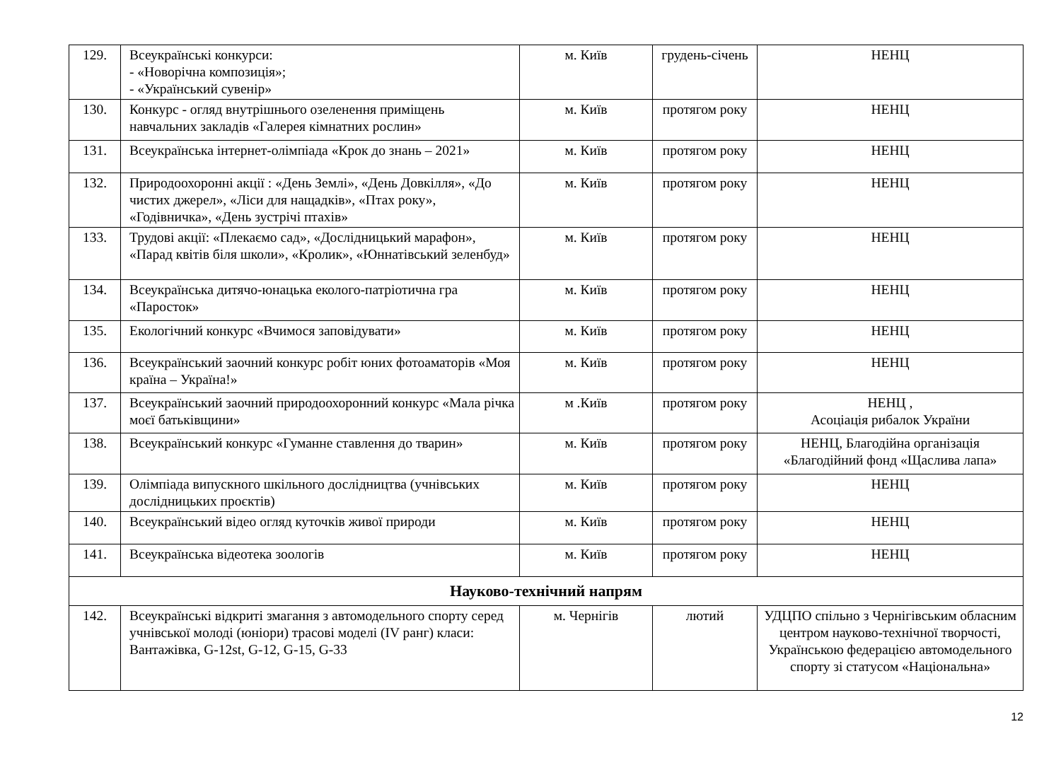| 129. | Всеукраїнські конкурси: - «Новорічна композиція»; - «Український сувенір» | м. Київ | грудень-січень | НЕНЦ |
| 130. | Конкурс - огляд внутрішнього озеленення приміщень навчальних закладів «Галерея кімнатних рослин» | м. Київ | протягом року | НЕНЦ |
| 131. | Всеукраїнська інтернет-олімпіада «Крок до знань – 2021» | м. Київ | протягом року | НЕНЦ |
| 132. | Природоохоронні акції : «День Землі», «День Довкілля», «До чистих джерел», «Ліси для нащадків», «Птах року», «Годівничка», «День зустрічі птахів» | м. Київ | протягом року | НЕНЦ |
| 133. | Трудові акції: «Плекаємо сад», «Дослідницький марафон», «Парад квітів біля школи», «Кролик», «Юннатівський зеленбуд» | м. Київ | протягом року | НЕНЦ |
| 134. | Всеукраїнська дитячо-юнацька еколого-патріотична гра «Паросток» | м. Київ | протягом року | НЕНЦ |
| 135. | Екологічний конкурс «Вчимося заповідувати» | м. Київ | протягом року | НЕНЦ |
| 136. | Всеукраїнський заочний конкурс робіт юних фотоаматорів «Моя країна – Україна!» | м. Київ | протягом року | НЕНЦ |
| 137. | Всеукраїнський заочний природоохоронний конкурс «Мала річка моєї батьківщини» | м .Київ | протягом року | НЕНЦ , Асоціація рибалок України |
| 138. | Всеукраїнський конкурс «Гуманне ставлення до тварин» | м. Київ | протягом року | НЕНЦ, Благодійна організація «Благодійний фонд «Щаслива лапа» |
| 139. | Олімпіада випускного шкільного дослідництва (учнівських дослідницьких проєктів) | м. Київ | протягом року | НЕНЦ |
| 140. | Всеукраїнський відео огляд куточків живої природи | м. Київ | протягом року | НЕНЦ |
| 141. | Всеукраїнська відеотека зоологів | м. Київ | протягом року | НЕНЦ |
| Науково-технічний напрям | | | | |
| 142. | Всеукраїнські відкриті змагання з автомодельного спорту серед учнівської молоді (юніори) трасові моделі (IV ранг) класи: Вантажівка, G-12st, G-12, G-15, G-33 | м. Чернігів | лютий | УДЦПО спільно з Чернігівським обласним центром науково-технічної творчості, Українською федерацією автомодельного спорту зі статусом «Національна» |
12